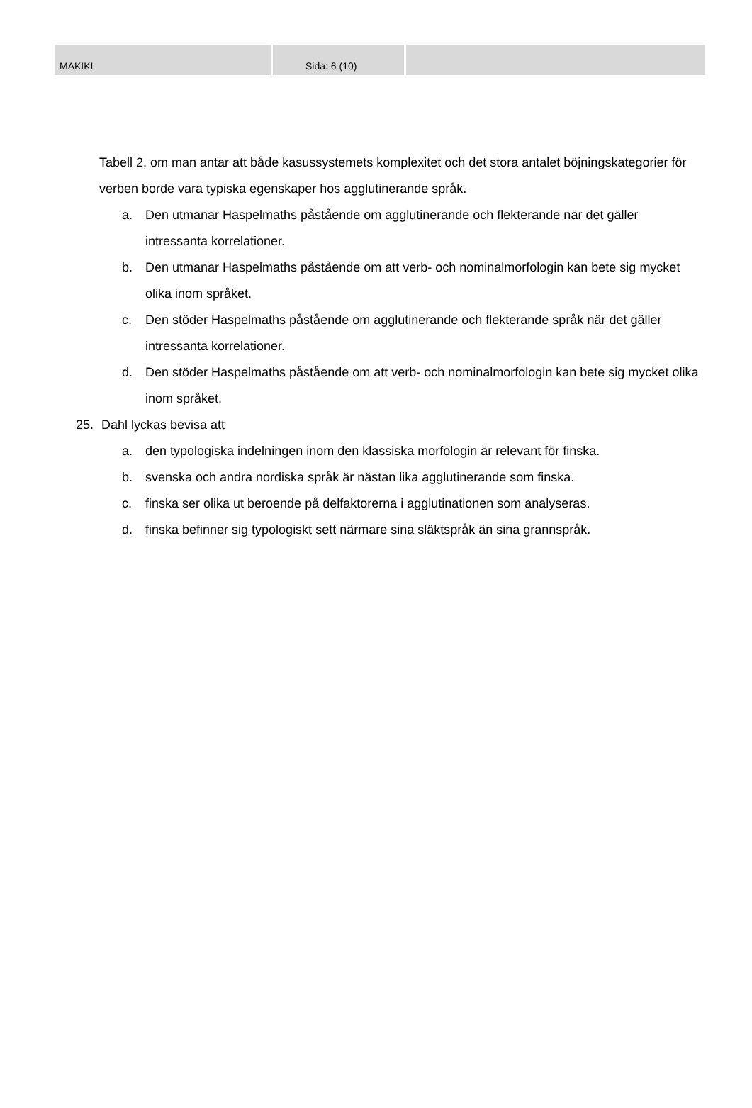MAKIKI Sida: 6 (10)
Tabell 2, om man antar att både kasussystemets komplexitet och det stora antalet böjningskategorier för verben borde vara typiska egenskaper hos agglutinerande språk.
a. Den utmanar Haspelmaths påstående om agglutinerande och flekterande när det gäller intressanta korrelationer.
b. Den utmanar Haspelmaths påstående om att verb- och nominalmorfologin kan bete sig mycket olika inom språket.
c. Den stöder Haspelmaths påstående om agglutinerande och flekterande språk när det gäller intressanta korrelationer.
d. Den stöder Haspelmaths påstående om att verb- och nominalmorfologin kan bete sig mycket olika inom språket.
25. Dahl lyckas bevisa att
a. den typologiska indelningen inom den klassiska morfologin är relevant för finska.
b. svenska och andra nordiska språk är nästan lika agglutinerande som finska.
c. finska ser olika ut beroende på delfaktorerna i agglutinationen som analyseras.
d. finska befinner sig typologiskt sett närmare sina släktspråk än sina grannspråk.